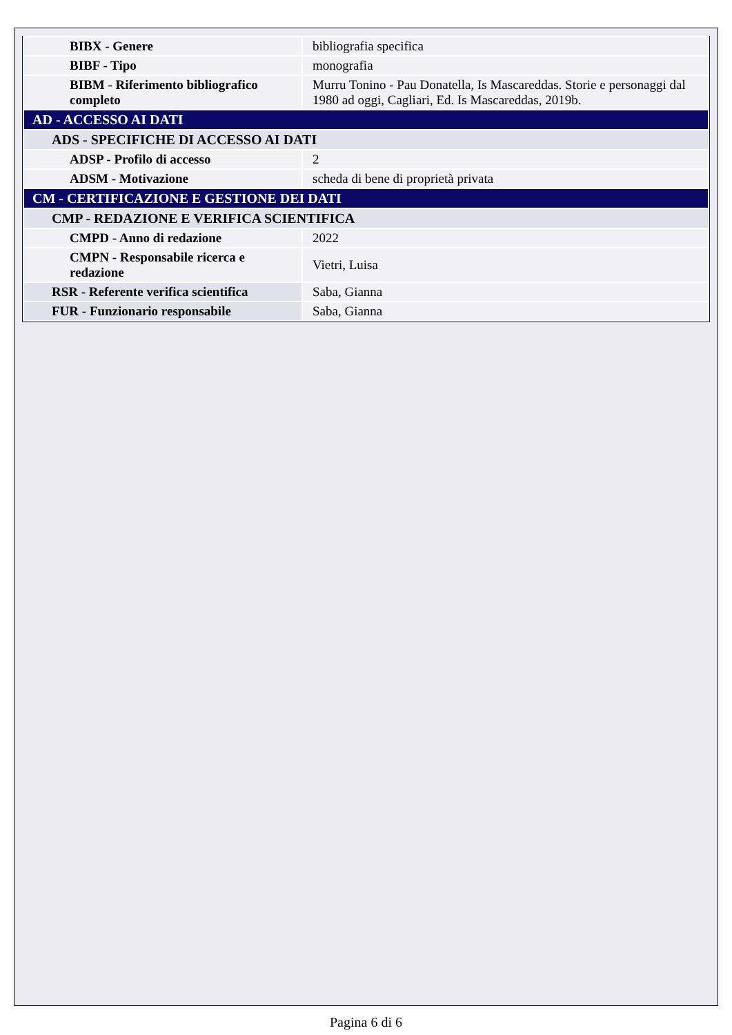| BIBX - Genere | bibliografia specifica |
| BIBF - Tipo | monografia |
| BIBM - Riferimento bibliografico completo | Murru Tonino - Pau Donatella, Is Mascareddas. Storie e personaggi dal 1980 ad oggi, Cagliari, Ed. Is Mascareddas, 2019b. |
| AD - ACCESSO AI DATI | |
| ADS - SPECIFICHE DI ACCESSO AI DATI | |
| ADSP - Profilo di accesso | 2 |
| ADSM - Motivazione | scheda di bene di proprietà privata |
| CM - CERTIFICAZIONE E GESTIONE DEI DATI | |
| CMP - REDAZIONE E VERIFICA SCIENTIFICA | |
| CMPD - Anno di redazione | 2022 |
| CMPN - Responsabile ricerca e redazione | Vietri, Luisa |
| RSR - Referente verifica scientifica | Saba, Gianna |
| FUR - Funzionario responsabile | Saba, Gianna |
Pagina 6 di 6